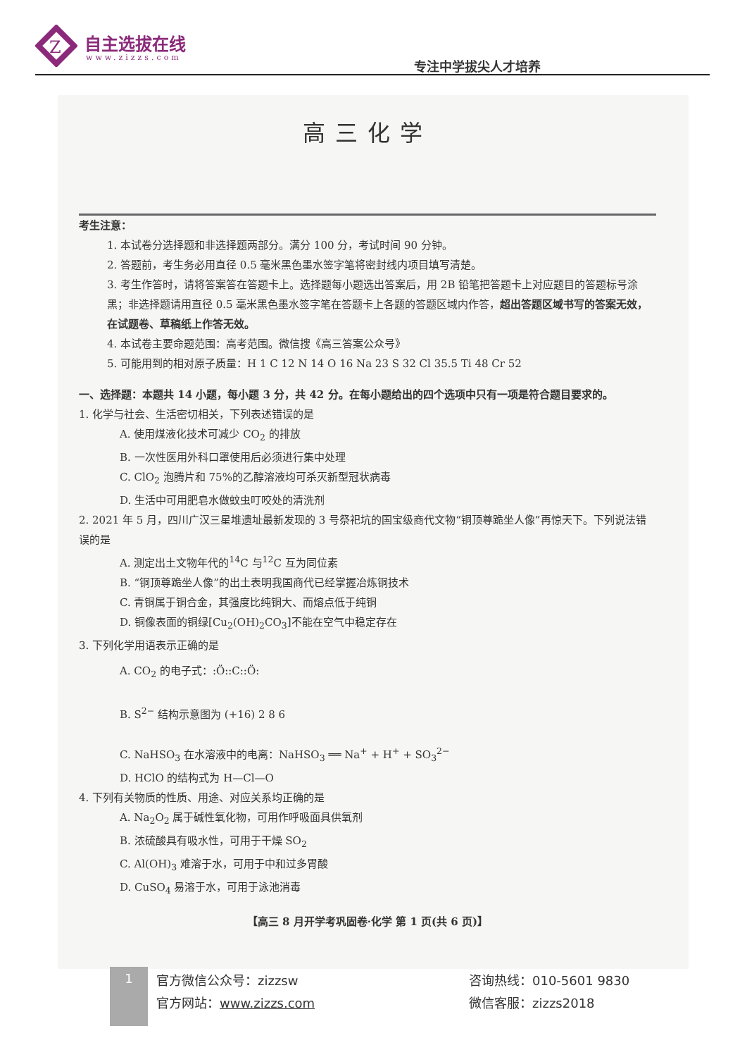Z
自主选拔在线
www.zizzs.com 专注中学拔尖人才培养
高三化学
考生注意：
1. 本试卷分选择题和非选择题两部分。满分 100 分，考试时间 90 分钟。
2. 答题前，考生务必用直径 0.5 毫米黑色墨水签字笔将密封线内项目填写清楚。
3. 考生作答时，请将答案答在答题卡上。选择题每小题选出答案后，用 2B 铅笔把答题卡上对应题目的答题标号涂黑；非选择题请用直径 0.5 毫米黑色墨水签字笔在答题卡上各题的答题区域内作答，超出答题区域书写的答案无效，在试题卷、草稿纸上作答无效。
4. 本试卷主要命题范围：高考范围。微信搜《高三答案公众号》
5. 可能用到的相对原子质量：H 1 C 12 N 14 O 16 Na 23 S 32 Cl 35.5 Ti 48 Cr 52
一、选择题：本题共 14 小题，每小题 3 分，共 42 分。在每小题给出的四个选项中只有一项是符合题目要求的。
1. 化学与社会、生活密切相关，下列表述错误的是
A. 使用煤液化技术可减少 CO<sub>2</sub> 的排放
B. 一次性医用外科口罩使用后必须进行集中处理
C. ClO<sub>2</sub> 泡腾片和 75%的乙醇溶液均可杀灭新型冠状病毒
D. 生活中可用肥皂水做蚊虫叮咬处的清洗剂
2. 2021 年 5 月，四川广汉三星堆遗址最新发现的 3 号祭祀坑的国宝级商代文物“铜顶尊跪坐人像”再惊天下。下列说法错误的是
A. 测定出土文物年代的<sup>14</sup>C 与<sup>12</sup>C 互为同位素
B. “铜顶尊跪坐人像”的出土表明我国商代已经掌握冶炼铜技术
C. 青铜属于铜合金，其强度比纯铜大、而熔点低于纯铜
D. 铜像表面的铜绿[Cu<sub>2</sub>(OH)<sub>2</sub>CO<sub>3</sub>]不能在空气中稳定存在
3. 下列化学用语表示正确的是
A. CO<sub>2</sub> 的电子式：:Ö::C::Ö:
B. S<sup>2−</sup> 结构示意图为 (+16) 2 8 6
C. NaHSO<sub>3</sub> 在水溶液中的电离：NaHSO<sub>3</sub> ══ Na<sup>+</sup> + H<sup>+</sup> + SO<sub>3</sub><sup>2−</sup>
D. HClO 的结构式为 H—Cl—O
4. 下列有关物质的性质、用途、对应关系均正确的是
A. Na<sub>2</sub>O<sub>2</sub> 属于碱性氧化物，可用作呼吸面具供氧剂
B. 浓硫酸具有吸水性，可用于干燥 SO<sub>2</sub>
C. Al(OH)<sub>3</sub> 难溶于水，可用于中和过多胃酸
D. CuSO<sub>4</sub> 易溶于水，可用于泳池消毒
【高三 8 月开学考巩固卷·化学 第 1 页(共 6 页)】
1
官方微信公众号：zizzsw
官方网站：www.zizzs.com
咨询热线：010-5601 9830
微信客服：zizzs2018